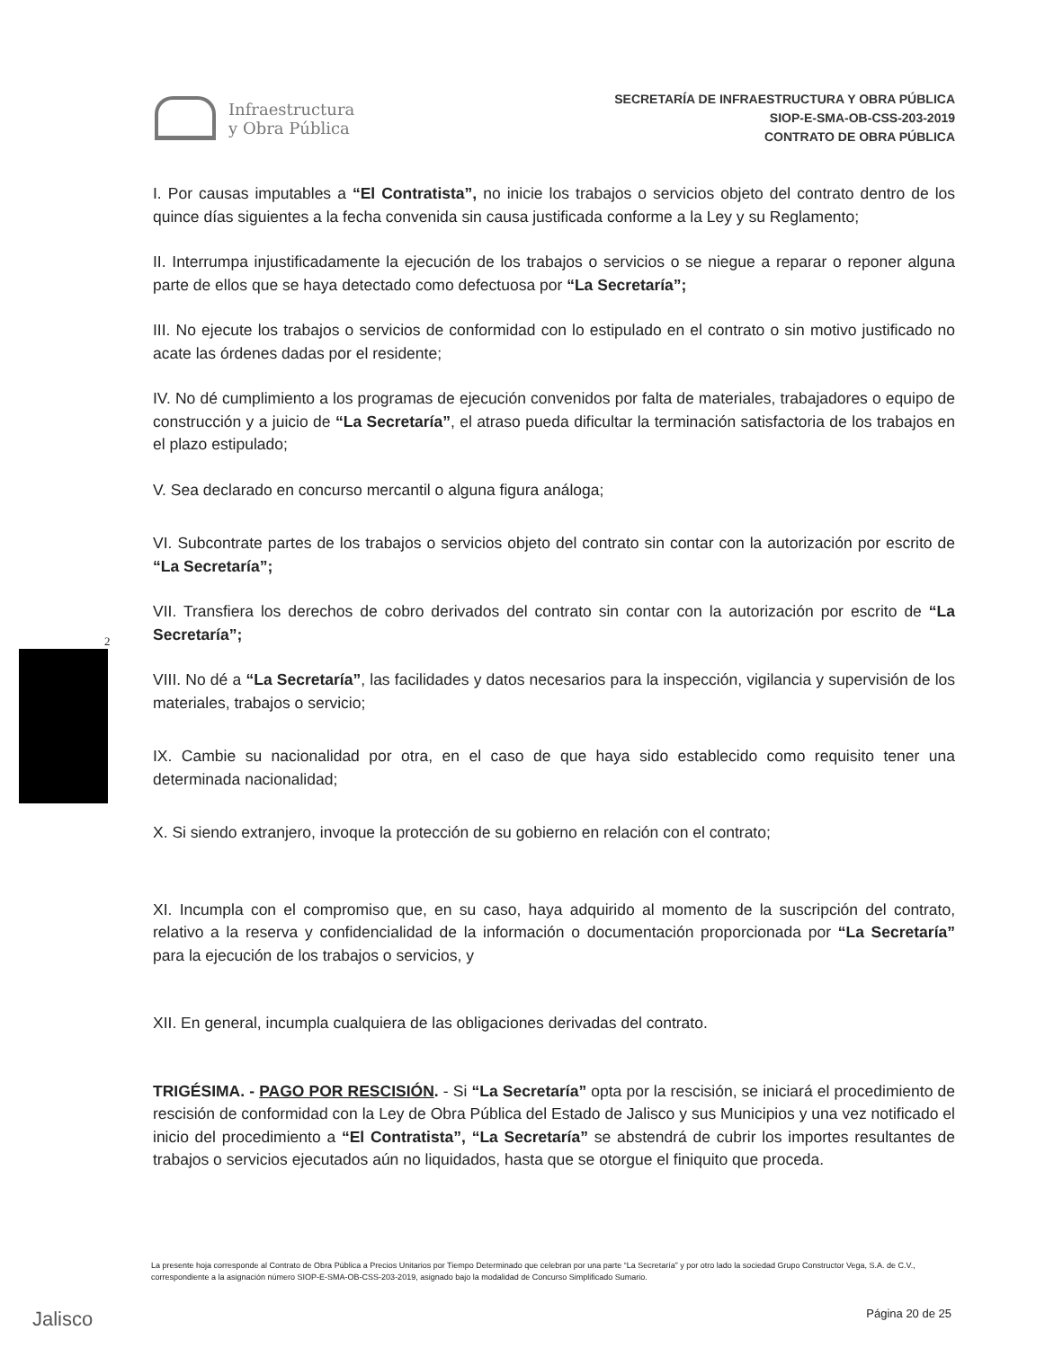Infraestructura
y Obra Pública
SECRETARÍA DE INFRAESTRUCTURA Y OBRA PÚBLICA
SIOP-E-SMA-OB-CSS-203-2019
CONTRATO DE OBRA PÚBLICA
I. Por causas imputables a “El Contratista”, no inicie los trabajos o servicios objeto del contrato dentro de los quince días siguientes a la fecha convenida sin causa justificada conforme a la Ley y su Reglamento;
II. Interrumpa injustificadamente la ejecución de los trabajos o servicios o se niegue a reparar o reponer alguna parte de ellos que se haya detectado como defectuosa por “La Secretaría”;
III. No ejecute los trabajos o servicios de conformidad con lo estipulado en el contrato o sin motivo justificado no acate las órdenes dadas por el residente;
IV. No dé cumplimiento a los programas de ejecución convenidos por falta de materiales, trabajadores o equipo de construcción y a juicio de “La Secretaría”, el atraso pueda dificultar la terminación satisfactoria de los trabajos en el plazo estipulado;
V. Sea declarado en concurso mercantil o alguna figura análoga;
VI. Subcontrate partes de los trabajos o servicios objeto del contrato sin contar con la autorización por escrito de “La Secretaría”;
VII. Transfiera los derechos de cobro derivados del contrato sin contar con la autorización por escrito de “La Secretaría”;
VIII. No dé a “La Secretaría”, las facilidades y datos necesarios para la inspección, vigilancia y supervisión de los materiales, trabajos o servicio;
IX. Cambie su nacionalidad por otra, en el caso de que haya sido establecido como requisito tener una determinada nacionalidad;
X. Si siendo extranjero, invoque la protección de su gobierno en relación con el contrato;
XI. Incumpla con el compromiso que, en su caso, haya adquirido al momento de la suscripción del contrato, relativo a la reserva y confidencialidad de la información o documentación proporcionada por “La Secretaría” para la ejecución de los trabajos o servicios, y
XII. En general, incumpla cualquiera de las obligaciones derivadas del contrato.
TRIGÉSIMA. - PAGO POR RESCISIÓN. - Si “La Secretaría” opta por la rescisión, se iniciará el procedimiento de rescisión de conformidad con la Ley de Obra Pública del Estado de Jalisco y sus Municipios y una vez notificado el inicio del procedimiento a “El Contratista”, “La Secretaría” se abstendrá de cubrir los importes resultantes de trabajos o servicios ejecutados aún no liquidados, hasta que se otorgue el finiquito que proceda.
2
La presente hoja corresponde al Contrato de Obra Pública a Precios Unitarios por Tiempo Determinado que celebran por una parte “La Secretaría” y por otro lado la sociedad Grupo Constructor Vega, S.A. de C.V., correspondiente a la asignación número SIOP-E-SMA-OB-CSS-203-2019, asignado bajo la modalidad de Concurso Simplificado Sumario.
Jalisco Página 20 de 25